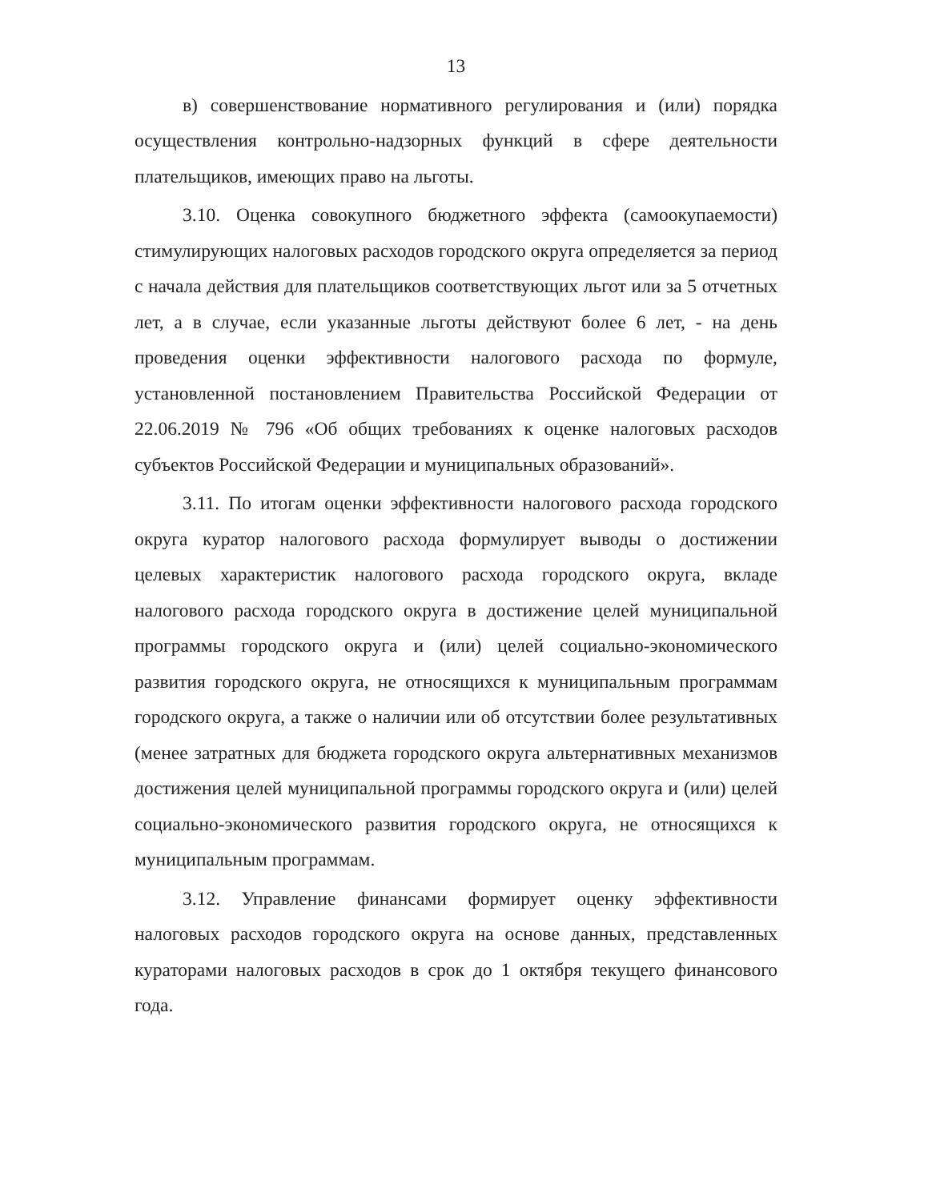13
в) совершенствование нормативного регулирования и (или) порядка осуществления контрольно-надзорных функций в сфере деятельности плательщиков, имеющих право на льготы.
3.10. Оценка совокупного бюджетного эффекта (самоокупаемости) стимулирующих налоговых расходов городского округа определяется за период с начала действия для плательщиков соответствующих льгот или за 5 отчетных лет, а в случае, если указанные льготы действуют более 6 лет, - на день проведения оценки эффективности налогового расхода по формуле, установленной постановлением Правительства Российской Федерации от 22.06.2019 № 796 «Об общих требованиях к оценке налоговых расходов субъектов Российской Федерации и муниципальных образований».
3.11. По итогам оценки эффективности налогового расхода городского округа куратор налогового расхода формулирует выводы о достижении целевых характеристик налогового расхода городского округа, вкладе налогового расхода городского округа в достижение целей муниципальной программы городского округа и (или) целей социально-экономического развития городского округа, не относящихся к муниципальным программам городского округа, а также о наличии или об отсутствии более результативных (менее затратных для бюджета городского округа альтернативных механизмов достижения целей муниципальной программы городского округа и (или) целей социально-экономического развития городского округа, не относящихся к муниципальным программам.
3.12. Управление финансами формирует оценку эффективности налоговых расходов городского округа на основе данных, представленных кураторами налоговых расходов в срок до 1 октября текущего финансового года.